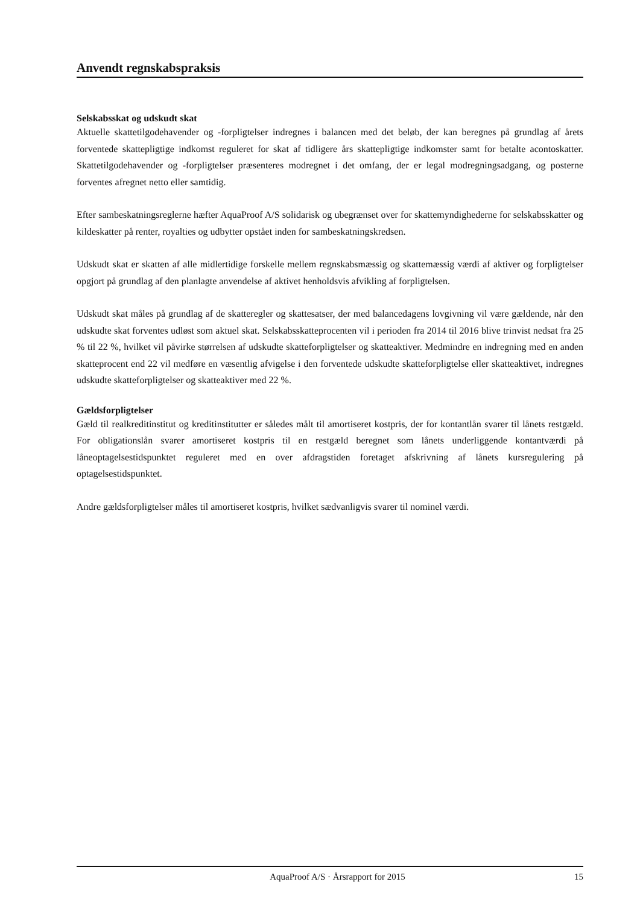Anvendt regnskabspraksis
Selskabsskat og udskudt skat
Aktuelle skattetilgodehavender og -forpligtelser indregnes i balancen med det beløb, der kan beregnes på grundlag af årets forventede skattepligtige indkomst reguleret for skat af tidligere års skattepligtige indkomster samt for betalte acontoskatter. Skattetilgodehavender og -forpligtelser præsenteres modregnet i det omfang, der er legal modregningsadgang, og posterne forventes afregnet netto eller samtidig.
Efter sambeskatningsreglerne hæfter AquaProof A/S solidarisk og ubegrænset over for skattemyndighederne for selskabsskatter og kildeskatter på renter, royalties og udbytter opstået inden for sambeskatningskredsen.
Udskudt skat er skatten af alle midlertidige forskelle mellem regnskabsmæssig og skattemæssig værdi af aktiver og forpligtelser opgjort på grundlag af den planlagte anvendelse af aktivet henholdsvis afvikling af forpligtelsen.
Udskudt skat måles på grundlag af de skatteregler og skattesatser, der med balancedagens lovgivning vil være gældende, når den udskudte skat forventes udløst som aktuel skat. Selskabsskatteprocenten vil i perioden fra 2014 til 2016 blive trinvist nedsat fra 25 % til 22 %, hvilket vil påvirke størrelsen af udskudte skatteforpligtelser og skatteaktiver. Medmindre en indregning med en anden skatteprocent end 22 vil medføre en væsentlig afvigelse i den forventede udskudte skatteforpligtelse eller skatteaktivet, indregnes udskudte skatteforpligtelser og skatteaktiver med 22 %.
Gældsforpligtelser
Gæld til realkreditinstitut og kreditinstitutter er således målt til amortiseret kostpris, der for kontantlån svarer til lånets restgæld. For obligationslån svarer amortiseret kostpris til en restgæld beregnet som lånets underliggende kontantværdi på låneoptagelsestidspunktet reguleret med en over afdragstiden foretaget afskrivning af lånets kursregulering på optagelsestidspunktet.
Andre gældsforpligtelser måles til amortiseret kostpris, hvilket sædvanligvis svarer til nominel værdi.
AquaProof A/S · Årsrapport for 2015 15